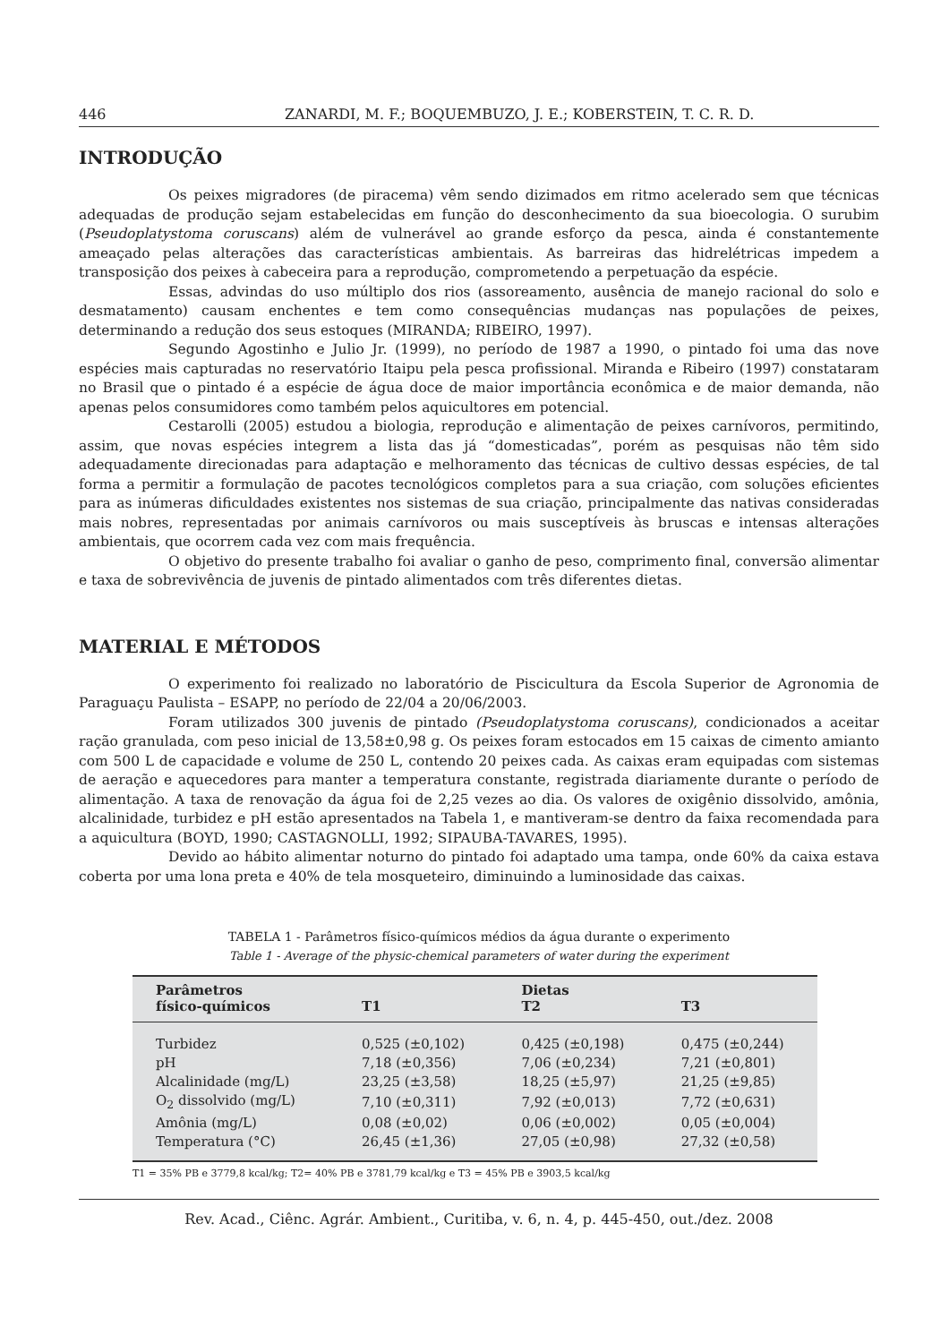446 ZANARDI, M. F.; BOQUEMBUZO, J. E.; KOBERSTEIN, T. C. R. D.
INTRODUÇÃO
Os peixes migradores (de piracema) vêm sendo dizimados em ritmo acelerado sem que técnicas adequadas de produção sejam estabelecidas em função do desconhecimento da sua bioecologia. O surubim (Pseudoplatystoma coruscans) além de vulnerável ao grande esforço da pesca, ainda é constantemente ameaçado pelas alterações das características ambientais. As barreiras das hidrelétricas impedem a transposição dos peixes à cabeceira para a reprodução, comprometendo a perpetuação da espécie.
Essas, advindas do uso múltiplo dos rios (assoreamento, ausência de manejo racional do solo e desmatamento) causam enchentes e tem como consequências mudanças nas populações de peixes, determinando a redução dos seus estoques (MIRANDA; RIBEIRO, 1997).
Segundo Agostinho e Julio Jr. (1999), no período de 1987 a 1990, o pintado foi uma das nove espécies mais capturadas no reservatório Itaipu pela pesca profissional. Miranda e Ribeiro (1997) constataram no Brasil que o pintado é a espécie de água doce de maior importância econômica e de maior demanda, não apenas pelos consumidores como também pelos aquicultores em potencial.
Cestarolli (2005) estudou a biologia, reprodução e alimentação de peixes carnívoros, permitindo, assim, que novas espécies integrem a lista das já “domesticadas”, porém as pesquisas não têm sido adequadamente direcionadas para adaptação e melhoramento das técnicas de cultivo dessas espécies, de tal forma a permitir a formulação de pacotes tecnológicos completos para a sua criação, com soluções eficientes para as inúmeras dificuldades existentes nos sistemas de sua criação, principalmente das nativas consideradas mais nobres, representadas por animais carnívoros ou mais susceptíveis às bruscas e intensas alterações ambientais, que ocorrem cada vez com mais frequência.
O objetivo do presente trabalho foi avaliar o ganho de peso, comprimento final, conversão alimentar e taxa de sobrevivência de juvenis de pintado alimentados com três diferentes dietas.
MATERIAL E MÉTODOS
O experimento foi realizado no laboratório de Piscicultura da Escola Superior de Agronomia de Paraguaçu Paulista – ESAPP, no período de 22/04 a 20/06/2003.
Foram utilizados 300 juvenis de pintado (Pseudoplatystoma coruscans), condicionados a aceitar ração granulada, com peso inicial de 13,58±0,98 g. Os peixes foram estocados em 15 caixas de cimento amianto com 500 L de capacidade e volume de 250 L, contendo 20 peixes cada. As caixas eram equipadas com sistemas de aeração e aquecedores para manter a temperatura constante, registrada diariamente durante o período de alimentação. A taxa de renovação da água foi de 2,25 vezes ao dia. Os valores de oxigênio dissolvido, amônia, alcalinidade, turbidez e pH estão apresentados na Tabela 1, e mantiveram-se dentro da faixa recomendada para a aquicultura (BOYD, 1990; CASTAGNOLLI, 1992; SIPAUBA-TAVARES, 1995).
Devido ao hábito alimentar noturno do pintado foi adaptado uma tampa, onde 60% da caixa estava coberta por uma lona preta e 40% de tela mosqueteiro, diminuindo a luminosidade das caixas.
TABELA 1 - Parâmetros físico-químicos médios da água durante o experimento
Table 1 - Average of the physic-chemical parameters of water during the experiment
| Parâmetros físico-químicos | T1 | Dietas T2 | T3 |
| --- | --- | --- | --- |
| Turbidez | 0,525 (±0,102) | 0,425 (±0,198) | 0,475 (±0,244) |
| pH | 7,18 (±0,356) | 7,06 (±0,234) | 7,21 (±0,801) |
| Alcalinidade (mg/L) | 23,25 (±3,58) | 18,25 (±5,97) | 21,25 (±9,85) |
| O<sub>2</sub> dissolvido (mg/L) | 7,10 (±0,311) | 7,92 (±0,013) | 7,72 (±0,631) |
| Amônia (mg/L) | 0,08 (±0,02) | 0,06 (±0,002) | 0,05 (±0,004) |
| Temperatura (°C) | 26,45 (±1,36) | 27,05 (±0,98) | 27,32 (±0,58) |
T1 = 35% PB e 3779,8 kcal/kg; T2= 40% PB e 3781,79 kcal/kg e T3 = 45% PB e 3903,5 kcal/kg
Rev. Acad., Ciênc. Agrár. Ambient., Curitiba, v. 6, n. 4, p. 445-450, out./dez. 2008